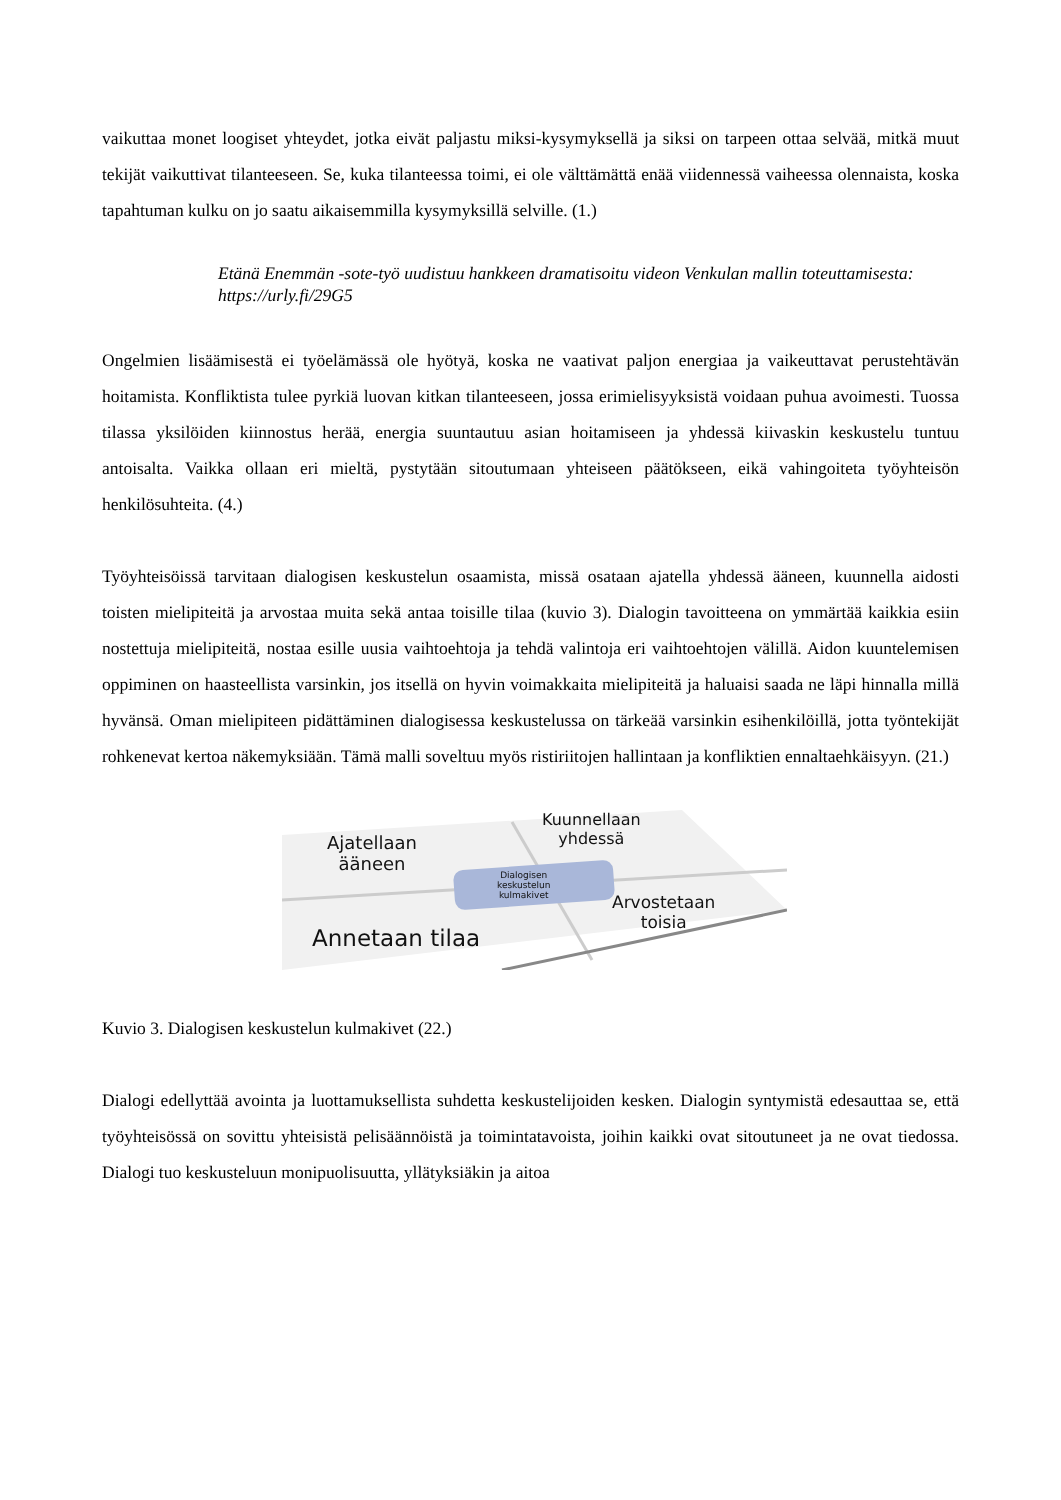vaikuttaa monet loogiset yhteydet, jotka eivät paljastu miksi-kysymyksellä ja siksi on tarpeen ottaa selvää, mitkä muut tekijät vaikuttivat tilanteeseen. Se, kuka tilanteessa toimi, ei ole välttämättä enää viidennessä vaiheessa olennaista, koska tapahtuman kulku on jo saatu aikaisemmilla kysymyksillä selville. (1.)
Etänä Enemmän -sote-työ uudistuu hankkeen dramatisoitu videon Venkulan mallin toteuttamisesta: https://urly.fi/29G5
Ongelmien lisäämisestä ei työelämässä ole hyötyä, koska ne vaativat paljon energiaa ja vaikeuttavat perustehtävän hoitamista. Konfliktista tulee pyrkiä luovan kitkan tilanteeseen, jossa erimielisyyksistä voidaan puhua avoimesti. Tuossa tilassa yksilöiden kiinnostus herää, energia suuntautuu asian hoitamiseen ja yhdessä kiivaskin keskustelu tuntuu antoisalta. Vaikka ollaan eri mieltä, pystytään sitoutumaan yhteiseen päätökseen, eikä vahingoiteta työyhteisön henkilösuhteita. (4.)
Työyhteisöissä tarvitaan dialogisen keskustelun osaamista, missä osataan ajatella yhdessä ääneen, kuunnella aidosti toisten mielipiteitä ja arvostaa muita sekä antaa toisille tilaa (kuvio 3). Dialogin tavoitteena on ymmärtää kaikkia esiin nostettuja mielipiteitä, nostaa esille uusia vaihtoehtoja ja tehdä valintoja eri vaihtoehtojen välillä. Aidon kuuntelemisen oppiminen on haasteellista varsinkin, jos itsellä on hyvin voimakkaita mielipiteitä ja haluaisi saada ne läpi hinnalla millä hyvänsä. Oman mielipiteen pidättäminen dialogisessa keskustelussa on tärkeää varsinkin esihenkilöillä, jotta työntekijät rohkenevat kertoa näkemyksiään. Tämä malli soveltuu myös ristiriitojen hallintaan ja konfliktien ennaltaehkäisyyn. (21.)
Ajatellaan
ääneen
Kuunnellaan
yhdessä
Dialogisen
keskustelun
kulmakivet
Arvostetaan
toisia
Annetaan tilaa
Kuvio 3. Dialogisen keskustelun kulmakivet (22.)
Dialogi edellyttää avointa ja luottamuksellista suhdetta keskustelijoiden kesken. Dialogin syntymistä edesauttaa se, että työyhteisössä on sovittu yhteisistä pelisäännöistä ja toimintatavoista, joihin kaikki ovat sitoutuneet ja ne ovat tiedossa. Dialogi tuo keskusteluun monipuolisuutta, yllätyksiäkin ja aitoa